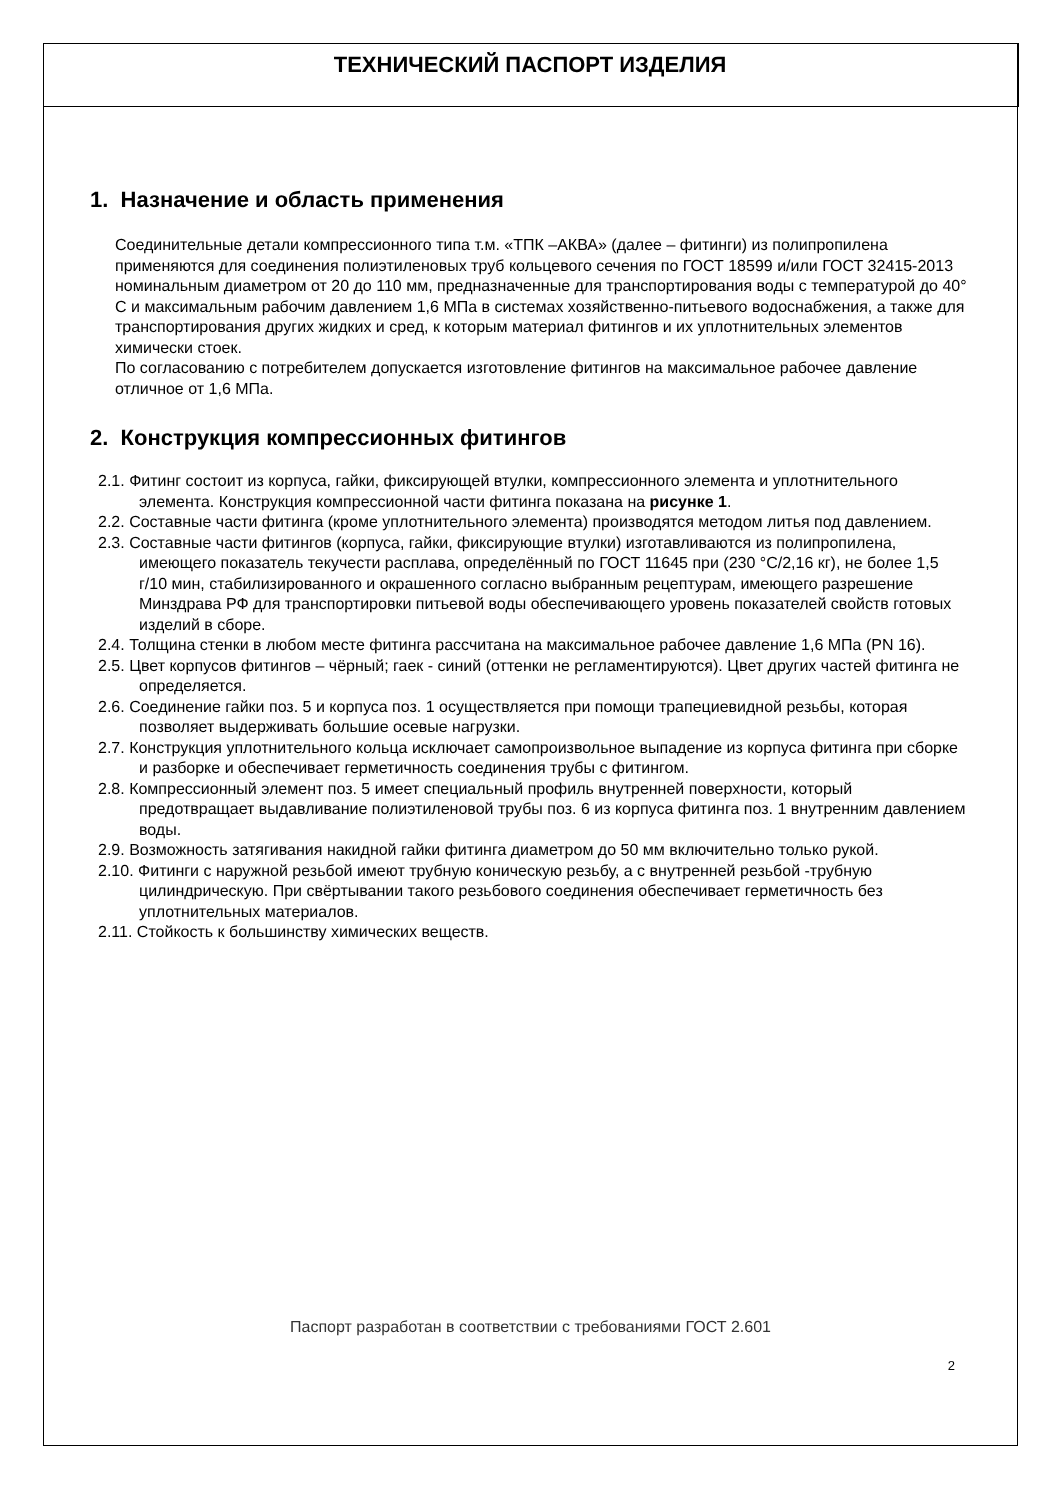ТЕХНИЧЕСКИЙ ПАСПОРТ ИЗДЕЛИЯ
1. Назначение и область применения
Соединительные детали компрессионного типа т.м. «ТПК –АКВА» (далее – фитинги) из полипропилена применяются для соединения полиэтиленовых труб кольцевого сечения по ГОСТ 18599 и/или ГОСТ 32415-2013 номинальным диаметром от 20 до 110 мм, предназначенные для транспортирования воды с температурой до 40° С и максимальным рабочим давлением 1,6 МПа в системах хозяйственно-питьевого водоснабжения, а также для транспортирования других жидких и сред, к которым материал фитингов и их уплотнительных элементов химически стоек.
По согласованию с потребителем допускается изготовление фитингов на максимальное рабочее давление отличное от 1,6 МПа.
2. Конструкция компрессионных фитингов
2.1. Фитинг состоит из корпуса, гайки, фиксирующей втулки, компрессионного элемента и уплотнительного элемента. Конструкция компрессионной части фитинга показана на рисунке 1.
2.2. Составные части фитинга (кроме уплотнительного элемента) производятся методом литья под давлением.
2.3. Составные части фитингов (корпуса, гайки, фиксирующие втулки) изготавливаются из полипропилена, имеющего показатель текучести расплава, определённый по ГОСТ 11645 при (230 °С/2,16 кг), не более 1,5 г/10 мин, стабилизированного и окрашенного согласно выбранным рецептурам, имеющего разрешение Минздрава РФ для транспортировки питьевой воды обеспечивающего уровень показателей свойств готовых изделий в сборе.
2.4. Толщина стенки в любом месте фитинга рассчитана на максимальное рабочее давление 1,6 МПа (PN 16).
2.5. Цвет корпусов фитингов – чёрный; гаек - синий (оттенки не регламентируются). Цвет других частей фитинга не определяется.
2.6. Соединение гайки поз. 5 и корпуса поз. 1 осуществляется при помощи трапециевидной резьбы, которая позволяет выдерживать большие осевые нагрузки.
2.7. Конструкция уплотнительного кольца исключает самопроизвольное выпадение из корпуса фитинга при сборке и разборке и обеспечивает герметичность соединения трубы с фитингом.
2.8. Компрессионный элемент поз. 5 имеет специальный профиль внутренней поверхности, который предотвращает выдавливание полиэтиленовой трубы поз. 6 из корпуса фитинга поз. 1 внутренним давлением воды.
2.9. Возможность затягивания накидной гайки фитинга диаметром до 50 мм включительно только рукой.
2.10. Фитинги с наружной резьбой имеют трубную коническую резьбу, а с внутренней резьбой -трубную цилиндрическую. При свёртывании такого резьбового соединения обеспечивает герметичность без уплотнительных материалов.
2.11. Стойкость к большинству химических веществ.
Паспорт разработан в соответствии с требованиями ГОСТ 2.601
2